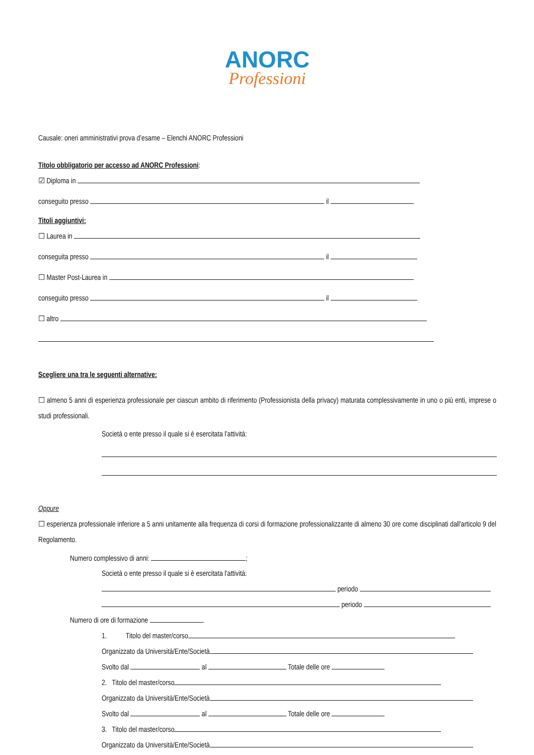ANORC
Professioni
Causale: oneri amministrativi prova d’esame – Elenchi ANORC Professioni
Titolo obbligatorio per accesso ad ANORC Professioni:
☑ Diploma in
conseguito presso il
Titoli aggiuntivi:
☐ Laurea in
conseguita presso il
☐ Master Post-Laurea in
conseguito presso il
☐ altro
Scegliere una tra le seguenti alternative:
☐ almeno 5 anni di esperienza professionale per ciascun ambito di riferimento (Professionista della privacy) maturata complessivamente in uno o più enti, imprese o studi professionali.
Società o ente presso il quale si è esercitata l’attività:
Oppure
☐ esperienza professionale inferiore a 5 anni unitamente alla frequenza di corsi di formazione professionalizzante di almeno 30 ore come disciplinati dall'articolo 9 del Regolamento.
Numero complessivo di anni: ;
Società o ente presso il quale si è esercitata l’attività:
periodo
periodo
Numero di ore di formazione .
1. Titolo del master/corso
Organizzato da Università/Ente/Società
Svolto dal al Totale delle ore
2. Titolo del master/corso
Organizzato da Università/Ente/Società
Svolto dal al Totale delle ore
3. Titolo del master/corso
Organizzato da Università/Ente/Società